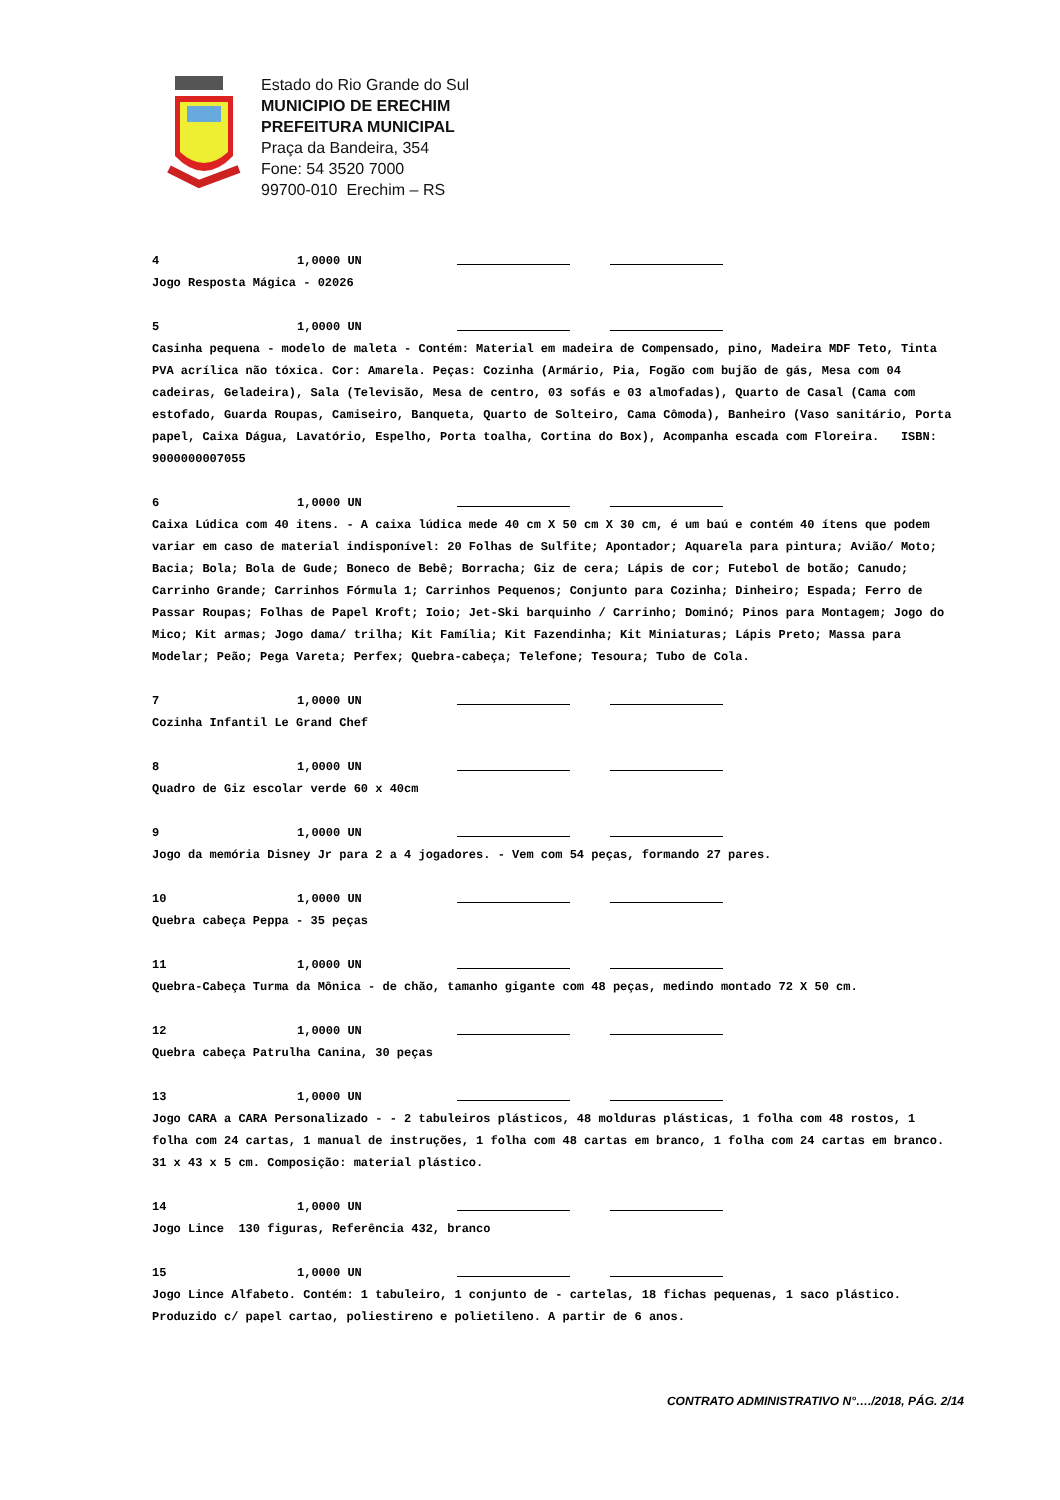Estado do Rio Grande do Sul
MUNICIPIO DE ERECHIM
PREFEITURA MUNICIPAL
Praça da Bandeira, 354
Fone: 54 3520 7000
99700-010 Erechim – RS
4 1,0000 UN
Jogo Resposta Mágica - 02026
5 1,0000 UN
Casinha pequena - modelo de maleta - Contém: Material em madeira de Compensado, pino, Madeira MDF Teto, Tinta PVA acrílica não tóxica. Cor: Amarela. Peças: Cozinha (Armário, Pia, Fogão com bujão de gás, Mesa com 04 cadeiras, Geladeira), Sala (Televisão, Mesa de centro, 03 sofás e 03 almofadas), Quarto de Casal (Cama com estofado, Guarda Roupas, Camiseiro, Banqueta, Quarto de Solteiro, Cama Cômoda), Banheiro (Vaso sanitário, Porta papel, Caixa Dágua, Lavatório, Espelho, Porta toalha, Cortina do Box), Acompanha escada com Floreira. ISBN: 9000000007055
6 1,0000 UN
Caixa Lúdica com 40 itens. - A caixa lúdica mede 40 cm X 50 cm X 30 cm, é um baú e contém 40 ítens que podem variar em caso de material indisponível: 20 Folhas de Sulfite; Apontador; Aquarela para pintura; Avião/ Moto; Bacia; Bola; Bola de Gude; Boneco de Bebê; Borracha; Giz de cera; Lápis de cor; Futebol de botão; Canudo; Carrinho Grande; Carrinhos Fórmula 1; Carrinhos Pequenos; Conjunto para Cozinha; Dinheiro; Espada; Ferro de Passar Roupas; Folhas de Papel Kroft; Ioio; Jet-Ski barquinho / Carrinho; Dominó; Pinos para Montagem; Jogo do Mico; Kit armas; Jogo dama/ trilha; Kit Família; Kit Fazendinha; Kit Miniaturas; Lápis Preto; Massa para Modelar; Peão; Pega Vareta; Perfex; Quebra-cabeça; Telefone; Tesoura; Tubo de Cola.
7 1,0000 UN
Cozinha Infantil Le Grand Chef
8 1,0000 UN
Quadro de Giz escolar verde 60 x 40cm
9 1,0000 UN
Jogo da memória Disney Jr para 2 a 4 jogadores. - Vem com 54 peças, formando 27 pares.
10 1,0000 UN
Quebra cabeça Peppa - 35 peças
11 1,0000 UN
Quebra-Cabeça Turma da Mônica - de chão, tamanho gigante com 48 peças, medindo montado 72 X 50 cm.
12 1,0000 UN
Quebra cabeça Patrulha Canina, 30 peças
13 1,0000 UN
Jogo CARA a CARA Personalizado - - 2 tabuleiros plásticos, 48 molduras plásticas, 1 folha com 48 rostos, 1 folha com 24 cartas, 1 manual de instruções, 1 folha com 48 cartas em branco, 1 folha com 24 cartas em branco. 31 x 43 x 5 cm. Composição: material plástico.
14 1,0000 UN
Jogo Lince 130 figuras, Referência 432, branco
15 1,0000 UN
Jogo Lince Alfabeto. Contém: 1 tabuleiro, 1 conjunto de - cartelas, 18 fichas pequenas, 1 saco plástico. Produzido c/ papel cartao, poliestireno e polietileno. A partir de 6 anos.
CONTRATO ADMINISTRATIVO N°…./2018, PÁG. 2/14